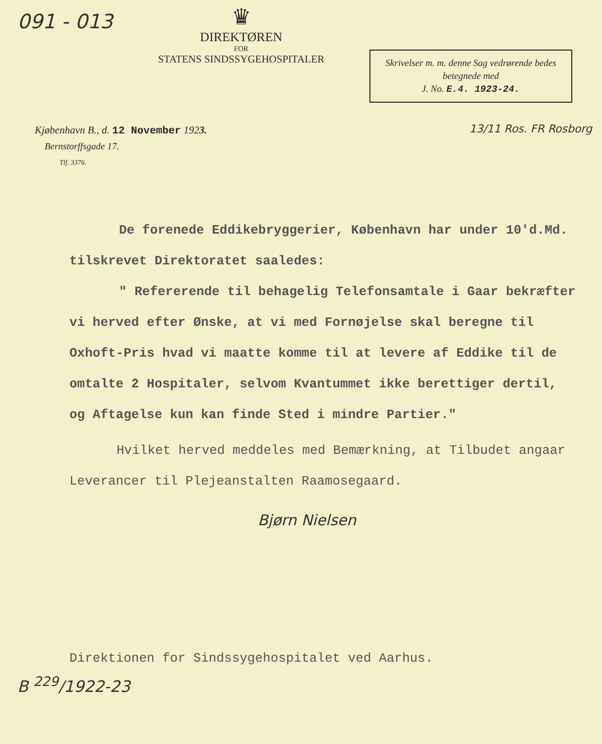091 - 013
♛
DIREKTØREN
FOR
STATENS SINDSSYGEHOSPITALER
Skrivelser m. m. denne Sag vedrørende bedes betegnede med
J. No. E.4. 1923-24.
Kjøbenhavn B., d. 12 November 1923.
Bernstorffsgade 17.
Tlf. 3376.
13/11 Ros. FR Rosborg
De forenede Eddikebryggerier, København har under 10'd.Md. tilskrevet Direktoratet saaledes:
" Refererende til behagelig Telefonsamtale i Gaar bekræfter vi herved efter Ønske, at vi med Fornøjelse skal beregne til Oxhoft-Pris hvad vi maatte komme til at levere af Eddike til de omtalte 2 Hospitaler, selvom Kvantummet ikke berettiger dertil, og Aftagelse kun kan finde Sted i mindre Partier."
Hvilket herved meddeles med Bemærkning, at Tilbudet angaar Leverancer til Plejeanstalten Raamosegaard.
Bjørn Nielsen
Direktionen for Sindssygehospitalet ved Aarhus.
B <sup>229</sup>/1922-23